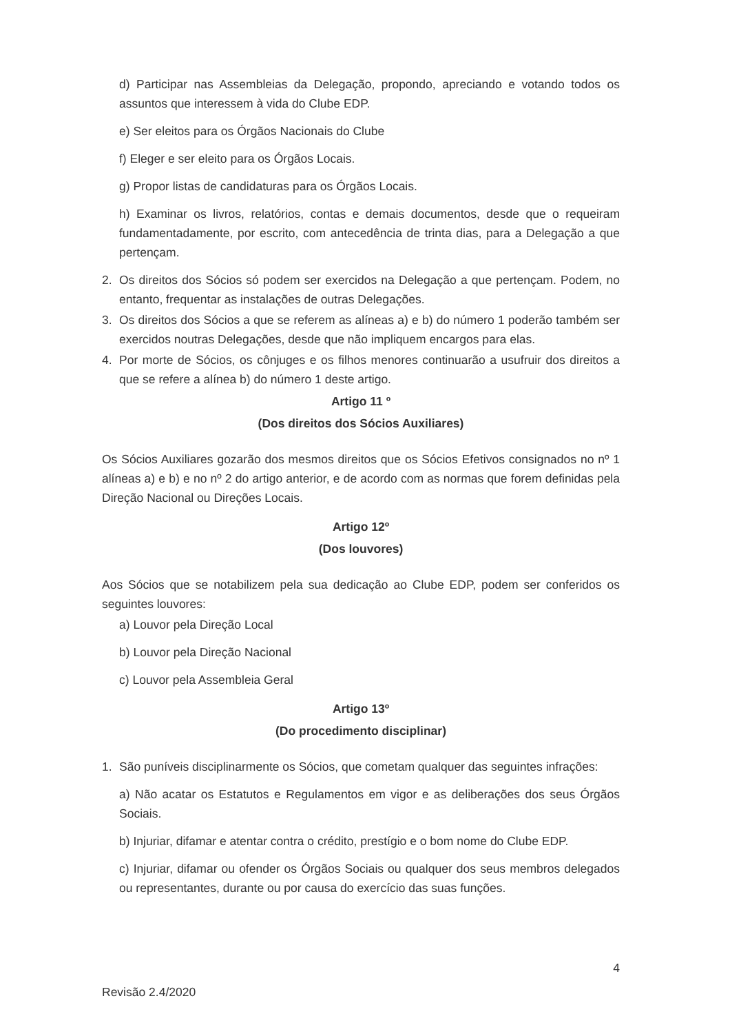d) Participar nas Assembleias da Delegação, propondo, apreciando e votando todos os assuntos que interessem à vida do Clube EDP.
e) Ser eleitos para os Órgãos Nacionais do Clube
f) Eleger e ser eleito para os Órgãos Locais.
g) Propor listas de candidaturas para os Órgãos Locais.
h) Examinar os livros, relatórios, contas e demais documentos, desde que o requeiram fundamentadamente, por escrito, com antecedência de trinta dias, para a Delegação a que pertençam.
2. Os direitos dos Sócios só podem ser exercidos na Delegação a que pertençam. Podem, no entanto, frequentar as instalações de outras Delegações.
3. Os direitos dos Sócios a que se referem as alíneas a) e b) do número 1 poderão também ser exercidos noutras Delegações, desde que não impliquem encargos para elas.
4. Por morte de Sócios, os cônjuges e os filhos menores continuarão a usufruir dos direitos a que se refere a alínea b) do número 1 deste artigo.
Artigo 11 º
(Dos direitos dos Sócios Auxiliares)
Os Sócios Auxiliares gozarão dos mesmos direitos que os Sócios Efetivos consignados no nº 1 alíneas a) e b) e no nº 2 do artigo anterior, e de acordo com as normas que forem definidas pela Direção Nacional ou Direções Locais.
Artigo 12º
(Dos louvores)
Aos Sócios que se notabilizem pela sua dedicação ao Clube EDP, podem ser conferidos os seguintes louvores:
a) Louvor pela Direção Local
b) Louvor pela Direção Nacional
c) Louvor pela Assembleia Geral
Artigo 13º
(Do procedimento disciplinar)
1. São puníveis disciplinarmente os Sócios, que cometam qualquer das seguintes infrações:
a) Não acatar os Estatutos e Regulamentos em vigor e as deliberações dos seus Órgãos Sociais.
b) Injuriar, difamar e atentar contra o crédito, prestígio e o bom nome do Clube EDP.
c) Injuriar, difamar ou ofender os Órgãos Sociais ou qualquer dos seus membros delegados ou representantes, durante ou por causa do exercício das suas funções.
4
Revisão 2.4/2020